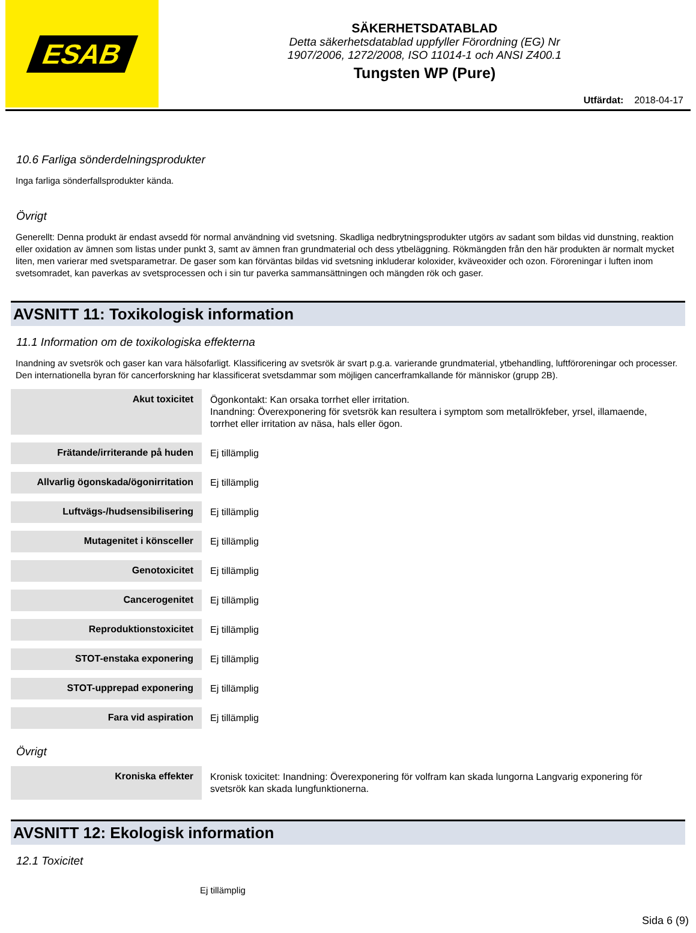ESAB
SÄKERHETSDATABLAD
Detta säkerhetsdatablad uppfyller Förordning (EG) Nr
1907/2006, 1272/2008, ISO 11014-1 och ANSI Z400.1
Tungsten WP (Pure)
Utfärdat: 2018-04-17
10.6 Farliga sönderdelningsprodukter
Inga farliga sönderfallsprodukter kända.
Övrigt
Generellt: Denna produkt är endast avsedd för normal användning vid svetsning. Skadliga nedbrytningsprodukter utgörs av sadant som bildas vid dunstning, reaktion eller oxidation av ämnen som listas under punkt 3, samt av ämnen fran grundmaterial och dess ytbeläggning. Rökmängden från den här produkten är normalt mycket liten, men varierar med svetsparametrar. De gaser som kan förväntas bildas vid svetsning inkluderar koloxider, kväveoxider och ozon. Föroreningar i luften inom svetsomradet, kan paverkas av svetsprocessen och i sin tur paverka sammansättningen och mängden rök och gaser.
AVSNITT 11: Toxikologisk information
11.1 Information om de toxikologiska effekterna
Inandning av svetsrök och gaser kan vara hälsofarligt. Klassificering av svetsrök är svart p.g.a. varierande grundmaterial, ytbehandling, luftföroreningar och processer. Den internationella byran för cancerforskning har klassificerat svetsdammar som möjligen cancerframkallande för människor (grupp 2B).
| Akut toxicitet | Ögonkontakt: Kan orsaka torrhet eller irritation. Inandning: Överexponering för svetsrök kan resultera i symptom som metallrökfeber, yrsel, illamaende, torrhet eller irritation av näsa, hals eller ögon. |
| Frätande/irriterande på huden | Ej tillämplig |
| Allvarlig ögonskada/ögonirritation | Ej tillämplig |
| Luftvägs-/hudsensibilisering | Ej tillämplig |
| Mutagenitet i könsceller | Ej tillämplig |
| Genotoxicitet | Ej tillämplig |
| Cancerogenitet | Ej tillämplig |
| Reproduktionstoxicitet | Ej tillämplig |
| STOT-enstaka exponering | Ej tillämplig |
| STOT-upprepad exponering | Ej tillämplig |
| Fara vid aspiration | Ej tillämplig |
Övrigt
| Kroniska effekter | Kronisk toxicitet: Inandning: Överexponering för volfram kan skada lungorna Langvarig exponering för svetsrök kan skada lungfunktionerna. |
AVSNITT 12: Ekologisk information
12.1 Toxicitet
Ej tillämplig
Sida 6 (9)